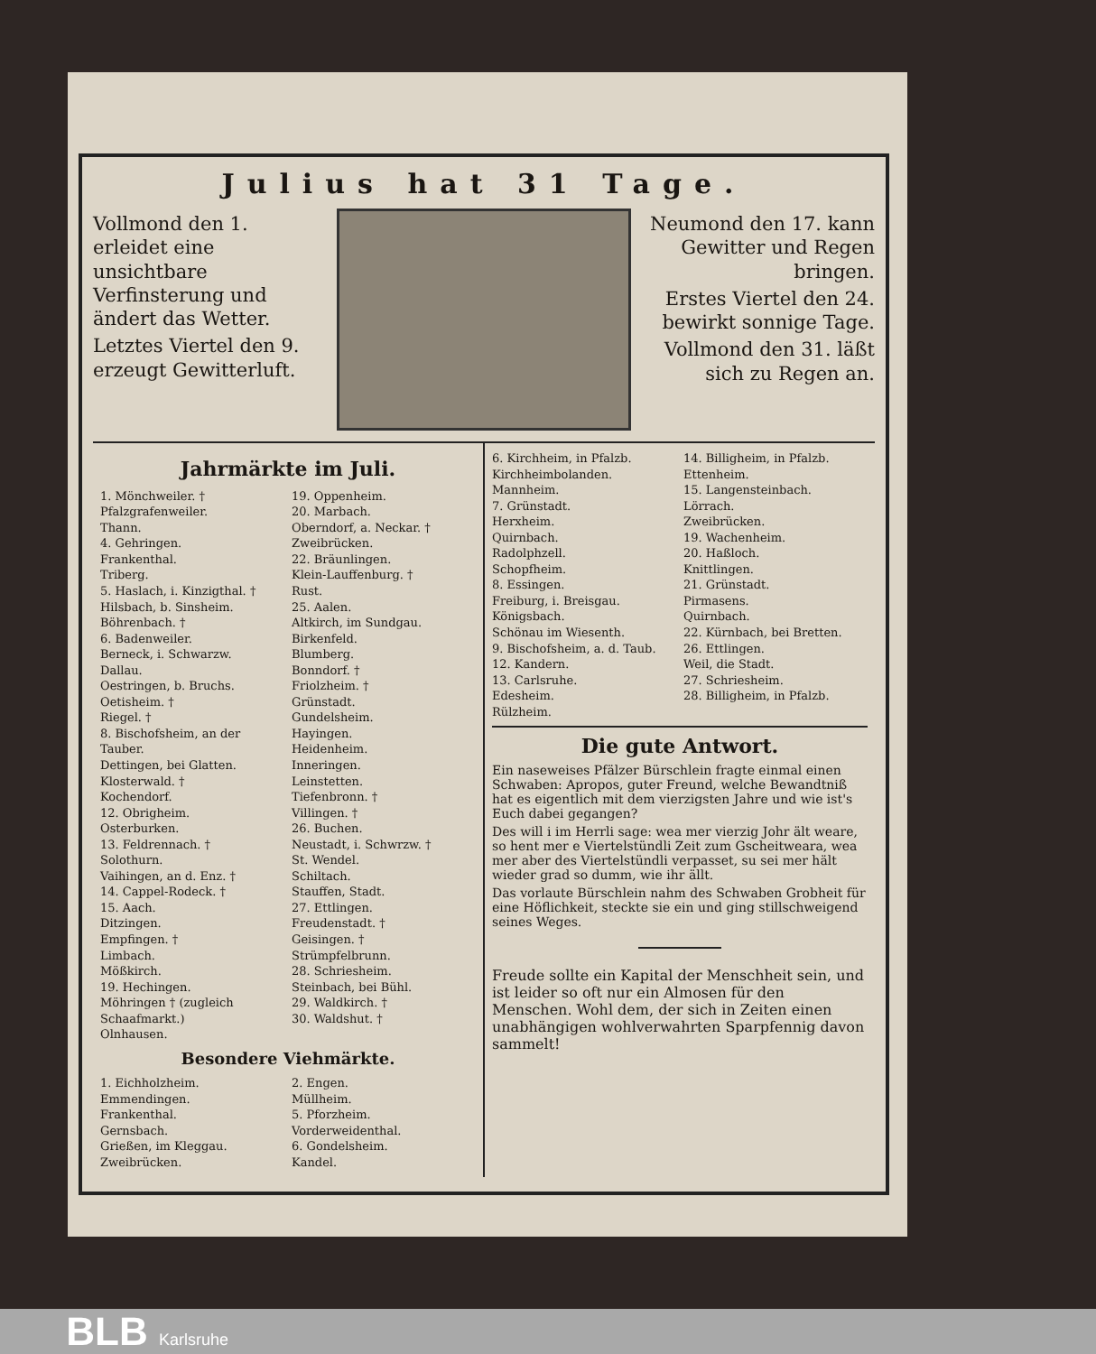Julius hat 31 Tage.
Vollmond den 1. erleidet eine unsichtbare Verfinsterung und ändert das Wetter.
Letztes Viertel den 9. erzeugt Gewitterluft.
Neumond den 17. kann Gewitter und Regen bringen.
Erstes Viertel den 24. bewirkt sonnige Tage.
Vollmond den 31. läßt sich zu Regen an.
Jahrmärkte im Juli.
1. Mönchweiler. †
Pfalzgrafenweiler.
Thann.
4. Gehringen.
Frankenthal.
Triberg.
5. Haslach, i. Kinzigthal. †
Hilsbach, b. Sinsheim.
Böhrenbach. †
6. Badenweiler.
Berneck, i. Schwarzw.
Dallau.
Oestringen, b. Bruchs.
Oetisheim. †
Riegel. †
8. Bischofsheim, an der Tauber.
Dettingen, bei Glatten.
Klosterwald. †
Kochendorf.
12. Obrigheim.
Osterburken.
13. Feldrennach. †
Solothurn.
Vaihingen, an d. Enz. †
14. Cappel-Rodeck. †
15. Aach.
Ditzingen.
Empfingen. †
Limbach.
Mößkirch.
19. Hechingen.
Möhringen † (zugleich Schaafmarkt.)
Olnhausen.
19. Oppenheim.
20. Marbach.
Oberndorf, a. Neckar. †
Zweibrücken.
22. Bräunlingen.
Klein-Lauffenburg. †
Rust.
25. Aalen.
Altkirch, im Sundgau.
Birkenfeld.
Blumberg.
Bonndorf. †
Friolzheim. †
Grünstadt.
Gundelsheim.
Hayingen.
Heidenheim.
Inneringen.
Leinstetten.
Tiefenbronn. †
Villingen. †
26. Buchen.
Neustadt, i. Schwrzw. †
St. Wendel.
Schiltach.
Stauffen, Stadt.
27. Ettlingen.
Freudenstadt. †
Geisingen. †
Strümpfelbrunn.
28. Schriesheim.
Steinbach, bei Bühl.
29. Waldkirch. †
30. Waldshut. †
Besondere Viehmärkte.
1. Eichholzheim.
Emmendingen.
Frankenthal.
Gernsbach.
Grießen, im Kleggau.
Zweibrücken.
2. Engen.
Müllheim.
5. Pforzheim.
Vorderweidenthal.
6. Gondelsheim.
Kandel.
6. Kirchheim, in Pfalzb.
Kirchheimbolanden.
Mannheim.
7. Grünstadt.
Herxheim.
Quirnbach.
Radolphzell.
Schopfheim.
8. Essingen.
Freiburg, i. Breisgau.
Königsbach.
Schönau im Wiesenth.
9. Bischofsheim, a. d. Taub.
12. Kandern.
13. Carlsruhe.
Edesheim.
Rülzheim.
14. Billigheim, in Pfalzb.
Ettenheim.
15. Langensteinbach.
Lörrach.
Zweibrücken.
19. Wachenheim.
20. Haßloch.
Knittlingen.
21. Grünstadt.
Pirmasens.
Quirnbach.
22. Kürnbach, bei Bretten.
26. Ettlingen.
Weil, die Stadt.
27. Schriesheim.
28. Billigheim, in Pfalzb.
Die gute Antwort.
Ein naseweises Pfälzer Bürschlein fragte einmal einen Schwaben: Apropos, guter Freund, welche Bewandtniß hat es eigentlich mit dem vierzigsten Jahre und wie ist's Euch dabei gegangen?
Des will i im Herrli sage: wea mer vierzig Johr ält weare, so hent mer e Viertelstündli Zeit zum Gscheitweara, wea mer aber des Viertelstündli verpasset, su sei mer hält wieder grad so dumm, wie ihr ällt.
Das vorlaute Bürschlein nahm des Schwaben Grobheit für eine Höflichkeit, steckte sie ein und ging stillschweigend seines Weges.
Freude sollte ein Kapital der Menschheit sein, und ist leider so oft nur ein Almosen für den Menschen. Wohl dem, der sich in Zeiten einen unabhängigen wohlverwahrten Sparpfennig davon sammelt!
BLB Karlsruhe